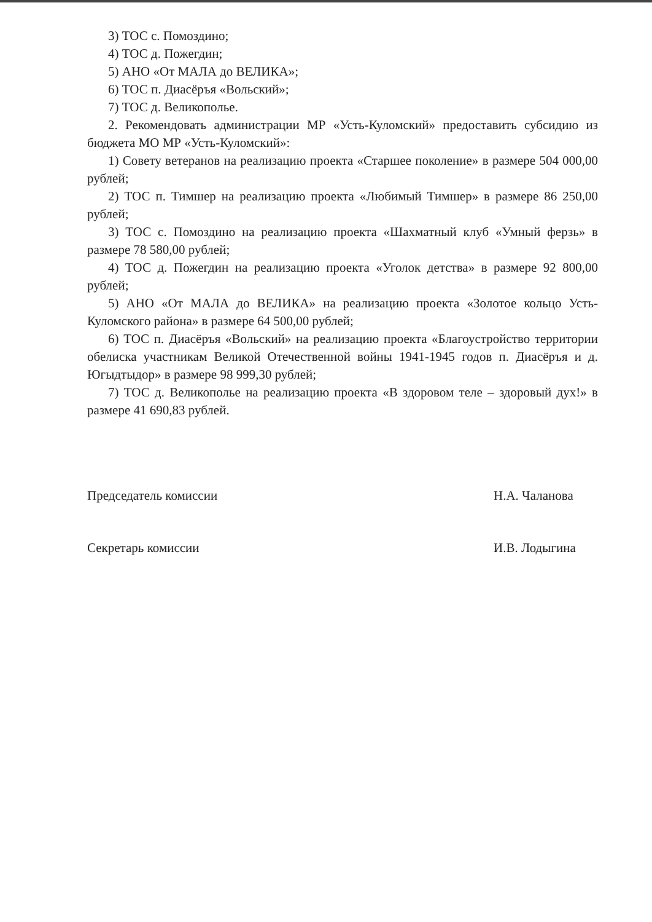3) ТОС с. Помоздино;
4) ТОС д. Пожегдин;
5) АНО «От МАЛА до ВЕЛИКА»;
6) ТОС п. Диасёръя «Вольский»;
7) ТОС д. Великополье.
2. Рекомендовать администрации МР «Усть-Куломский» предоставить субсидию из бюджета МО МР «Усть-Куломский»:
1) Совету ветеранов на реализацию проекта «Старшее поколение» в размере 504 000,00 рублей;
2) ТОС п. Тимшер на реализацию проекта «Любимый Тимшер» в размере 86 250,00 рублей;
3) ТОС с. Помоздино на реализацию проекта «Шахматный клуб «Умный ферзь» в размере 78 580,00 рублей;
4) ТОС д. Пожегдин на реализацию проекта «Уголок детства» в размере 92 800,00 рублей;
5) АНО «От МАЛА до ВЕЛИКА» на реализацию проекта «Золотое кольцо Усть-Куломского района» в размере 64 500,00 рублей;
6) ТОС п. Диасёръя «Вольский» на реализацию проекта «Благоустройство территории обелиска участникам Великой Отечественной войны 1941-1945 годов п. Диасёръя и д. Югыдтыдор» в размере 98 999,30 рублей;
7) ТОС д. Великополье на реализацию проекта «В здоровом теле – здоровый дух!» в размере 41 690,83 рублей.
Председатель комиссии Н.А. Чаланова
Секретарь комиссии И.В. Лодыгина